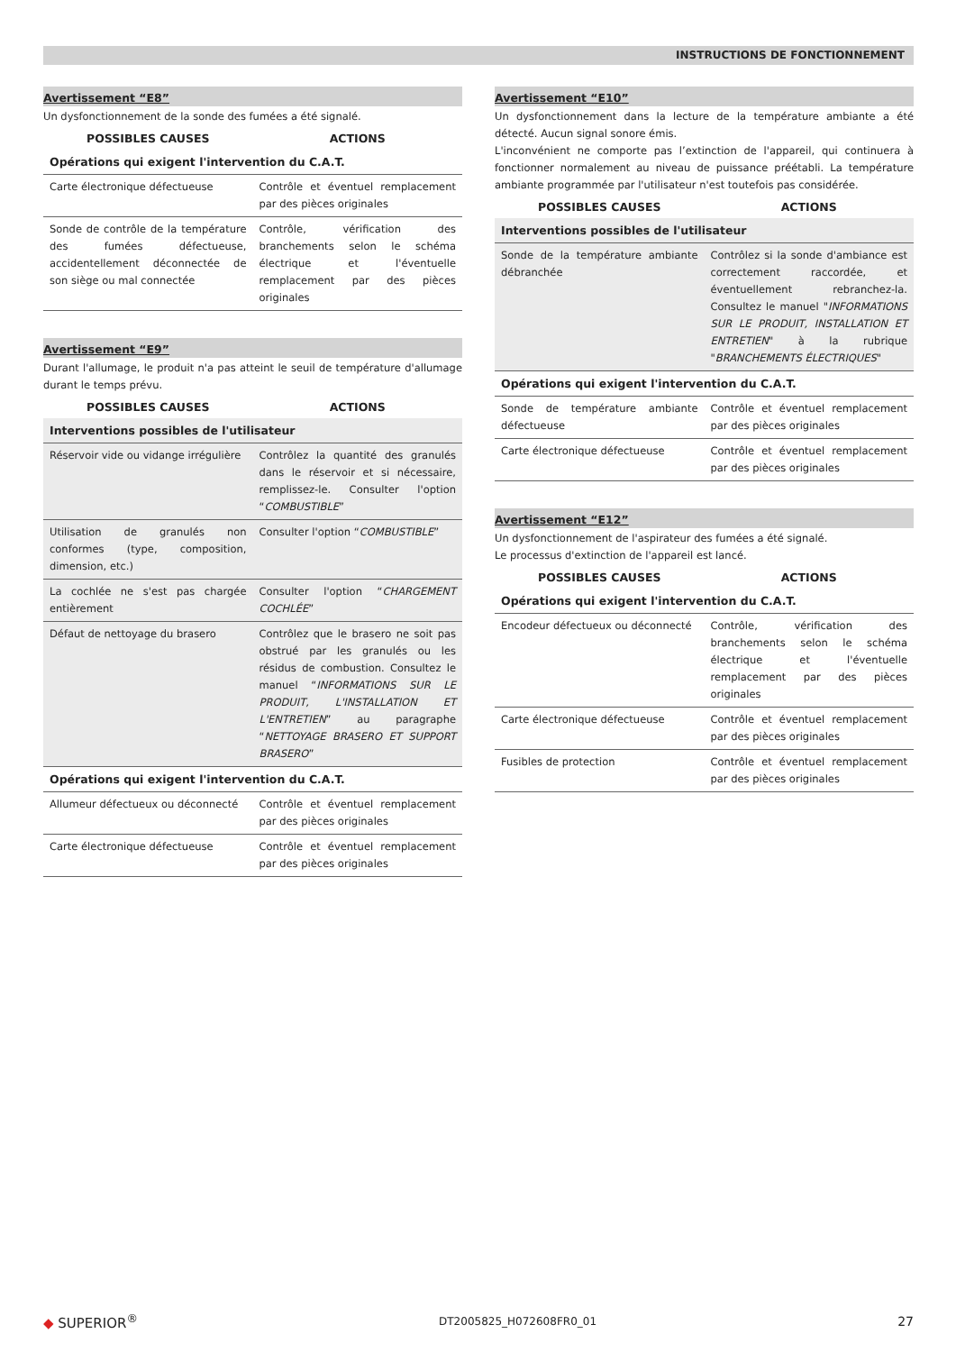INSTRUCTIONS DE FONCTIONNEMENT
Avertissement “E8”
Un dysfonctionnement de la sonde des fumées a été signalé.
| POSSIBLES CAUSES | ACTIONS |
| --- | --- |
| Opérations qui exigent l'intervention du C.A.T. | |
| Carte électronique défectueuse | Contrôle et éventuel remplacement par des pièces originales |
| Sonde de contrôle de la température des fumées défectueuse, accidentellement déconnectée de son siège ou mal connectée | Contrôle, vérification des branchements selon le schéma électrique et l'éventuelle remplacement par des pièces originales |
Avertissement “E9”
Durant l'allumage, le produit n'a pas atteint le seuil de température d'allumage durant le temps prévu.
| POSSIBLES CAUSES | ACTIONS |
| --- | --- |
| Interventions possibles de l'utilisateur | |
| Réservoir vide ou vidange irrégulière | Contrôlez la quantité des granulés dans le réservoir et si nécessaire, remplissez-le. Consulter l'option “ COMBUSTIBLE ” |
| Utilisation de granulés non conformes (type, composition, dimension, etc.) | Consulter l'option “ COMBUSTIBLE ” |
| La cochlée ne s'est pas chargée entièrement | Consulter l'option “ CHARGEMENT COCHLÉE ” |
| Défaut de nettoyage du brasero | Contrôlez que le brasero ne soit pas obstrué par les granulés ou les résidus de combustion. Consultez le manuel “ INFORMATIONS SUR LE PRODUIT, L'INSTALLATION ET L'ENTRETIEN ” au paragraphe “ NETTOYAGE BRASERO ET SUPPORT BRASERO ” |
| Opérations qui exigent l'intervention du C.A.T. | |
| Allumeur défectueux ou déconnecté | Contrôle et éventuel remplacement par des pièces originales |
| Carte électronique défectueuse | Contrôle et éventuel remplacement par des pièces originales |
Avertissement “E10”
Un dysfonctionnement dans la lecture de la température ambiante a été détecté. Aucun signal sonore émis.
L'inconvénient ne comporte pas l’extinction de l'appareil, qui continuera à fonctionner normalement au niveau de puissance préétabli. La température ambiante programmée par l'utilisateur n'est toutefois pas considérée.
| POSSIBLES CAUSES | ACTIONS |
| --- | --- |
| Interventions possibles de l'utilisateur | |
| Sonde de la température ambiante débranchée | Contrôlez si la sonde d'ambiance est correctement raccordée, et éventuellement rebranchez-la. Consultez le manuel " INFORMATIONS SUR LE PRODUIT, INSTALLATION ET ENTRETIEN " à la rubrique " BRANCHEMENTS ÉLECTRIQUES " |
| Opérations qui exigent l'intervention du C.A.T. | |
| Sonde de température ambiante défectueuse | Contrôle et éventuel remplacement par des pièces originales |
| Carte électronique défectueuse | Contrôle et éventuel remplacement par des pièces originales |
Avertissement “E12”
Un dysfonctionnement de l'aspirateur des fumées a été signalé.
Le processus d'extinction de l'appareil est lancé.
| POSSIBLES CAUSES | ACTIONS |
| --- | --- |
| Opérations qui exigent l'intervention du C.A.T. | |
| Encodeur défectueux ou déconnecté | Contrôle, vérification des branchements selon le schéma électrique et l'éventuelle remplacement par des pièces originales |
| Carte électronique défectueuse | Contrôle et éventuel remplacement par des pièces originales |
| Fusibles de protection | Contrôle et éventuel remplacement par des pièces originales |
◆ SUPERIOR<sup>®</sup> DT2005825_H072608FR0_01 27